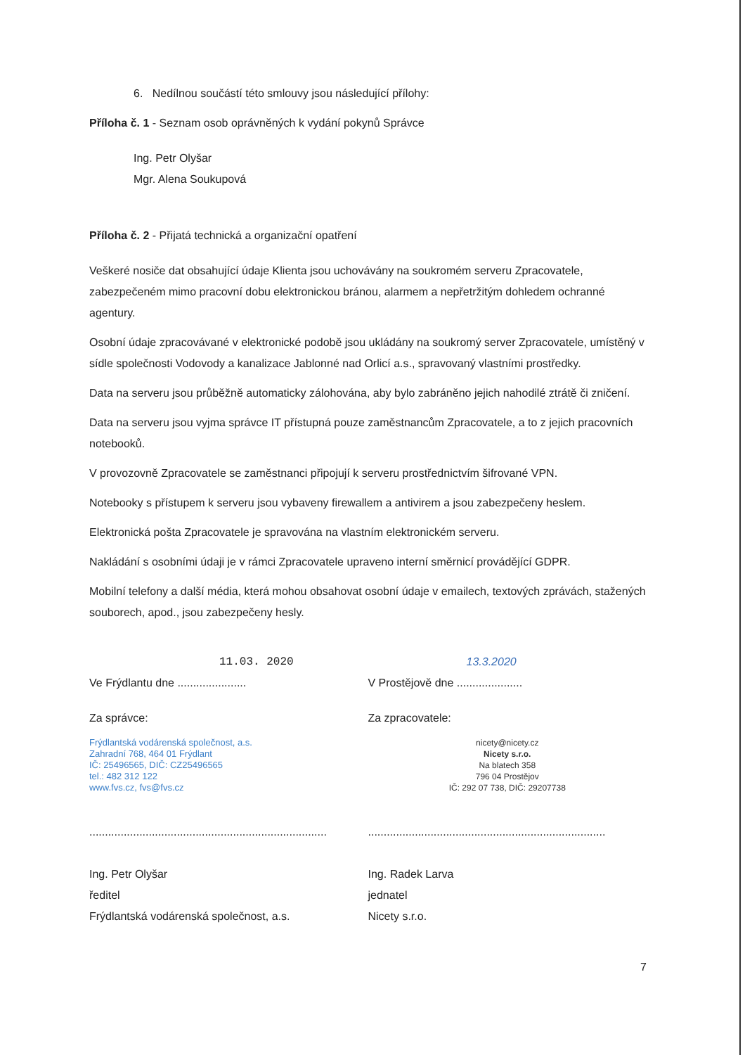6. Nedílnou součástí této smlouvy jsou následující přílohy:
Příloha č. 1 - Seznam osob oprávněných k vydání pokynů Správce
Ing. Petr Olyšar
Mgr. Alena Soukupová
Příloha č. 2 - Přijatá technická a organizační opatření
Veškeré nosiče dat obsahující údaje Klienta jsou uchovávány na soukromém serveru Zpracovatele, zabezpečeném mimo pracovní dobu elektronickou bránou, alarmem a nepřetržitým dohledem ochranné agentury.
Osobní údaje zpracovávané v elektronické podobě jsou ukládány na soukromý server Zpracovatele, umístěný v sídle společnosti Vodovody a kanalizace Jablonné nad Orlicí a.s., spravovaný vlastními prostředky.
Data na serveru jsou průběžně automaticky zálohována, aby bylo zabráněno jejich nahodilé ztrátě či zničení.
Data na serveru jsou vyjma správce IT přístupná pouze zaměstnancům Zpracovatele, a to z jejich pracovních notebooků.
V provozovně Zpracovatele se zaměstnanci připojují k serveru prostřednictvím šifrované VPN.
Notebooky s přístupem k serveru jsou vybaveny firewallem a antivirem a jsou zabezpečeny heslem.
Elektronická pošta Zpracovatele je spravována na vlastním elektronickém serveru.
Nakládání s osobními údaji je v rámci Zpracovatele upraveno interní směrnicí provádějící GDPR.
Mobilní telefony a další média, která mohou obsahovat osobní údaje v emailech, textových zprávách, stažených souborech, apod., jsou zabezpečeny hesly.
11.03. 2020
Ve Frýdlantu dne ......................
Za správce:
Frýdlantská vodárenská společnost, a.s.
Zahradní 768, 464 01 Frýdlant
IČ: 25496565, DIČ: CZ25496565
tel.: 482 312 122
www.fvs.cz, fvs@fvs.cz
............................................................................
Ing. Petr Olyšar
ředitel
Frýdlantská vodárenská společnost, a.s.
13.3.2020
V Prostějově dne .....................
Za zpracovatele:
nicety@nicety.cz
Nicety s.r.o.
Na blatech 358
796 04 Prostějov
IČ: 292 07 738, DIČ: 29207738
............................................................................
Ing. Radek Larva
jednatel
Nicety s.r.o.
7